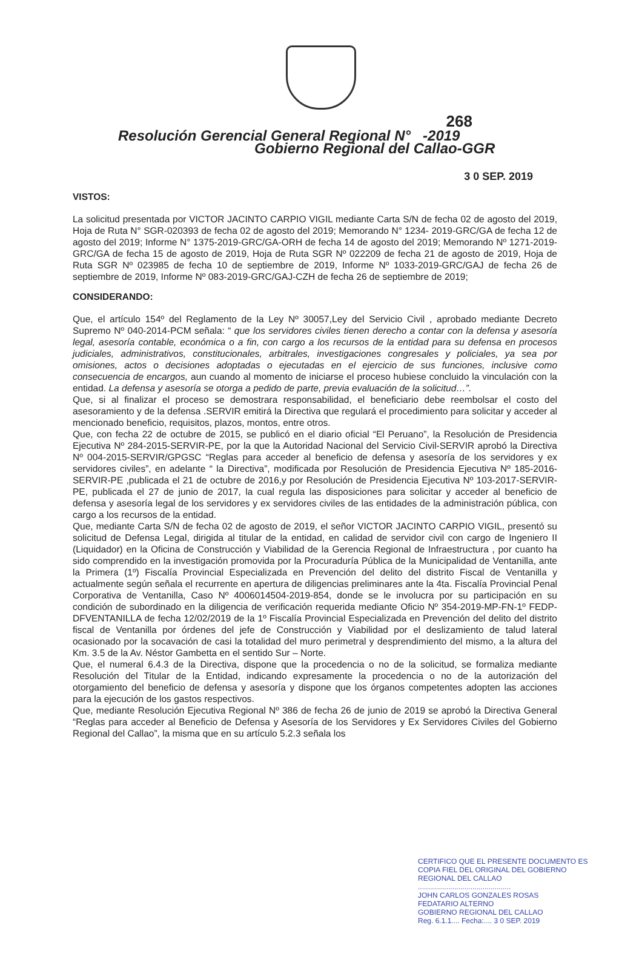268
Resolución Gerencial General Regional N° -2019
Gobierno Regional del Callao-GGR
3 0 SEP. 2019
VISTOS:
La solicitud presentada por VICTOR JACINTO CARPIO VIGIL mediante Carta S/N de fecha 02 de agosto del 2019, Hoja de Ruta N° SGR-020393 de fecha 02 de agosto del 2019; Memorando N° 1234- 2019-GRC/GA de fecha 12 de agosto del 2019; Informe N° 1375-2019-GRC/GA-ORH de fecha 14 de agosto del 2019; Memorando Nº 1271-2019-GRC/GA de fecha 15 de agosto de 2019, Hoja de Ruta SGR Nº 022209 de fecha 21 de agosto de 2019, Hoja de Ruta SGR Nº 023985 de fecha 10 de septiembre de 2019, Informe Nº 1033-2019-GRC/GAJ de fecha 26 de septiembre de 2019, Informe Nº 083-2019-GRC/GAJ-CZH de fecha 26 de septiembre de 2019;
CONSIDERANDO:
Que, el artículo 154º del Reglamento de la Ley Nº 30057,Ley del Servicio Civil , aprobado mediante Decreto Supremo Nº 040-2014-PCM señala: “ que los servidores civiles tienen derecho a contar con la defensa y asesoría legal, asesoría contable, económica o a fin, con cargo a los recursos de la entidad para su defensa en procesos judiciales, administrativos, constitucionales, arbitrales, investigaciones congresales y policiales, ya sea por omisiones, actos o decisiones adoptadas o ejecutadas en el ejercicio de sus funciones, inclusive como consecuencia de encargos, aun cuando al momento de iniciarse el proceso hubiese concluido la vinculación con la entidad. La defensa y asesoría se otorga a pedido de parte, previa evaluación de la solicitud…”.
Que, si al finalizar el proceso se demostrara responsabilidad, el beneficiario debe reembolsar el costo del asesoramiento y de la defensa .SERVIR emitirá la Directiva que regulará el procedimiento para solicitar y acceder al mencionado beneficio, requisitos, plazos, montos, entre otros.
Que, con fecha 22 de octubre de 2015, se publicó en el diario oficial “El Peruano”, la Resolución de Presidencia Ejecutiva Nº 284-2015-SERVIR-PE, por la que la Autoridad Nacional del Servicio Civil-SERVIR aprobó la Directiva Nº 004-2015-SERVIR/GPGSC “Reglas para acceder al beneficio de defensa y asesoría de los servidores y ex servidores civiles”, en adelante “ la Directiva”, modificada por Resolución de Presidencia Ejecutiva Nº 185-2016-SERVIR-PE ,publicada el 21 de octubre de 2016,y por Resolución de Presidencia Ejecutiva Nº 103-2017-SERVIR-PE, publicada el 27 de junio de 2017, la cual regula las disposiciones para solicitar y acceder al beneficio de defensa y asesoría legal de los servidores y ex servidores civiles de las entidades de la administración pública, con cargo a los recursos de la entidad.
Que, mediante Carta S/N de fecha 02 de agosto de 2019, el señor VICTOR JACINTO CARPIO VIGIL, presentó su solicitud de Defensa Legal, dirigida al titular de la entidad, en calidad de servidor civil con cargo de Ingeniero II (Liquidador) en la Oficina de Construcción y Viabilidad de la Gerencia Regional de Infraestructura , por cuanto ha sido comprendido en la investigación promovida por la Procuraduría Pública de la Municipalidad de Ventanilla, ante la Primera (1º) Fiscalía Provincial Especializada en Prevención del delito del distrito Fiscal de Ventanilla y actualmente según señala el recurrente en apertura de diligencias preliminares ante la 4ta. Fiscalía Provincial Penal Corporativa de Ventanilla, Caso Nº 4006014504-2019-854, donde se le involucra por su participación en su condición de subordinado en la diligencia de verificación requerida mediante Oficio Nº 354-2019-MP-FN-1º FEDP-DFVENTANILLA de fecha 12/02/2019 de la 1º Fiscalía Provincial Especializada en Prevención del delito del distrito fiscal de Ventanilla por órdenes del jefe de Construcción y Viabilidad por el deslizamiento de talud lateral ocasionado por la socavación de casi la totalidad del muro perimetral y desprendimiento del mismo, a la altura del Km. 3.5 de la Av. Néstor Gambetta en el sentido Sur – Norte.
Que, el numeral 6.4.3 de la Directiva, dispone que la procedencia o no de la solicitud, se formaliza mediante Resolución del Titular de la Entidad, indicando expresamente la procedencia o no de la autorización del otorgamiento del beneficio de defensa y asesoría y dispone que los órganos competentes adopten las acciones para la ejecución de los gastos respectivos.
Que, mediante Resolución Ejecutiva Regional Nº 386 de fecha 26 de junio de 2019 se aprobó la Directiva General “Reglas para acceder al Beneficio de Defensa y Asesoría de los Servidores y Ex Servidores Civiles del Gobierno Regional del Callao”, la misma que en su artículo 5.2.3 señala los
CERTIFICO QUE EL PRESENTE DOCUMENTO ES COPIA FIEL DEL ORIGINAL DEL GOBIERNO REGIONAL DEL CALLAO
..............................................
JOHN CARLOS GONZALES ROSAS
FEDATARIO ALTERNO
GOBIERNO REGIONAL DEL CALLAO
Reg. 6.1.1.... Fecha:.... 3 0 SEP. 2019